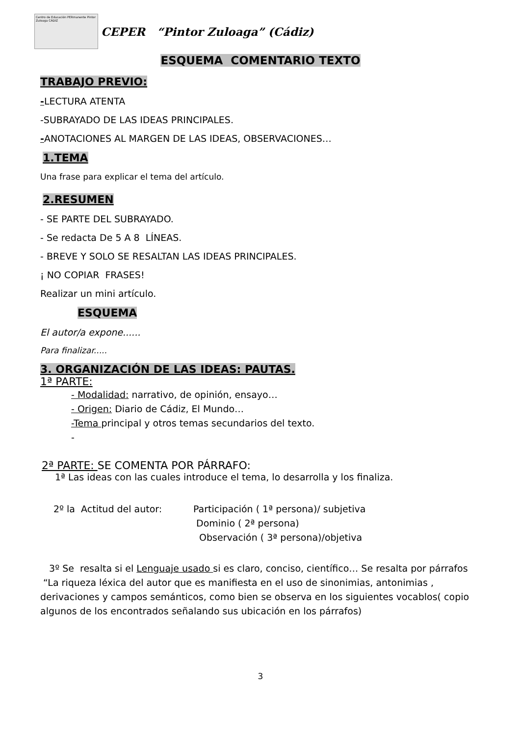Centro de Educación PERmanente Pintor Zuloaga CÁDIZ
CEPER “Pintor Zuloaga” (Cádiz)
ESQUEMA COMENTARIO TEXTO
TRABAJO PREVIO:
-LECTURA ATENTA
-SUBRAYADO DE LAS IDEAS PRINCIPALES.
-ANOTACIONES AL MARGEN DE LAS IDEAS, OBSERVACIONES…
1.TEMA
Una frase para explicar el tema del artículo.
2.RESUMEN
- SE PARTE DEL SUBRAYADO.
- Se redacta De 5 A 8 LÍNEAS.
- BREVE Y SOLO SE RESALTAN LAS IDEAS PRINCIPALES.
¡ NO COPIAR FRASES!
Realizar un mini artículo.
ESQUEMA
El autor/a expone......
Para finalizar.....
3. ORGANIZACIÓN DE LAS IDEAS: PAUTAS.
1ª PARTE:
- Modalidad: narrativo, de opinión, ensayo…
- Origen: Diario de Cádiz, El Mundo…
-Tema principal y otros temas secundarios del texto.
-
2ª PARTE: SE COMENTA POR PÁRRAFO:
1ª Las ideas con las cuales introduce el tema, lo desarrolla y los finaliza.
2º la Actitud del autor: Participación ( 1ª persona)/ subjetiva
Dominio ( 2ª persona)
Observación ( 3ª persona)/objetiva
3º Se resalta si el Lenguaje usado si es claro, conciso, científico… Se resalta por párrafos “La riqueza léxica del autor que es manifiesta en el uso de sinonimias, antonimias , derivaciones y campos semánticos, como bien se observa en los siguientes vocablos( copio algunos de los encontrados señalando sus ubicación en los párrafos)
3